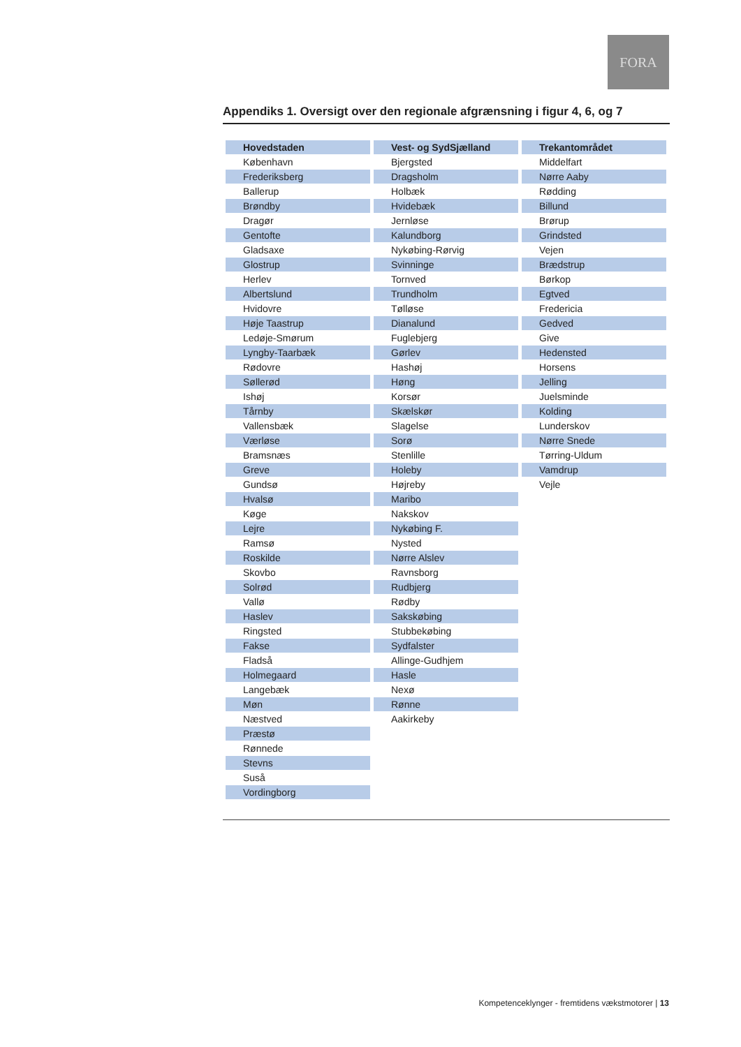FORA
Appendiks 1. Oversigt over den regionale afgrænsning i figur 4, 6, og 7
| Hovedstaden | Vest- og SydSjælland | Trekantområdet |
| --- | --- | --- |
| København | Bjergsted | Middelfart |
| Frederiksberg | Dragsholm | Nørre Aaby |
| Ballerup | Holbæk | Rødding |
| Brøndby | Hvidebæk | Billund |
| Dragør | Jernløse | Brørup |
| Gentofte | Kalundborg | Grindsted |
| Gladsaxe | Nykøbing-Rørvig | Vejen |
| Glostrup | Svinninge | Brædstrup |
| Herlev | Tornved | Børkop |
| Albertslund | Trundholm | Egtved |
| Hvidovre | Tølløse | Fredericia |
| Høje Taastrup | Dianalund | Gedved |
| Ledøje-Smørum | Fuglebjerg | Give |
| Lyngby-Taarbæk | Gørlev | Hedensted |
| Rødovre | Hashøj | Horsens |
| Søllerød | Høng | Jelling |
| Ishøj | Korsør | Juelsminde |
| Tårnby | Skælskør | Kolding |
| Vallensbæk | Slagelse | Lunderskov |
| Værløse | Sorø | Nørre Snede |
| Bramsnæs | Stenlille | Tørring-Uldum |
| Greve | Holeby | Vamdrup |
| Gundsø | Højreby | Vejle |
| Hvalsø | Maribo | |
| Køge | Nakskov | |
| Lejre | Nykøbing F. | |
| Ramsø | Nysted | |
| Roskilde | Nørre Alslev | |
| Skovbo | Ravnsborg | |
| Solrød | Rudbjerg | |
| Vallø | Rødby | |
| Haslev | Sakskøbing | |
| Ringsted | Stubbekøbing | |
| Fakse | Sydfalster | |
| Fladså | Allinge-Gudhjem | |
| Holmegaard | Hasle | |
| Langebæk | Nexø | |
| Møn | Rønne | |
| Næstved | Aakirkeby | |
| Præstø | | |
| Rønnede | | |
| Stevns | | |
| Suså | | |
| Vordingborg | | |
Kompetenceklynger - fremtidens vækstmotorer | 13